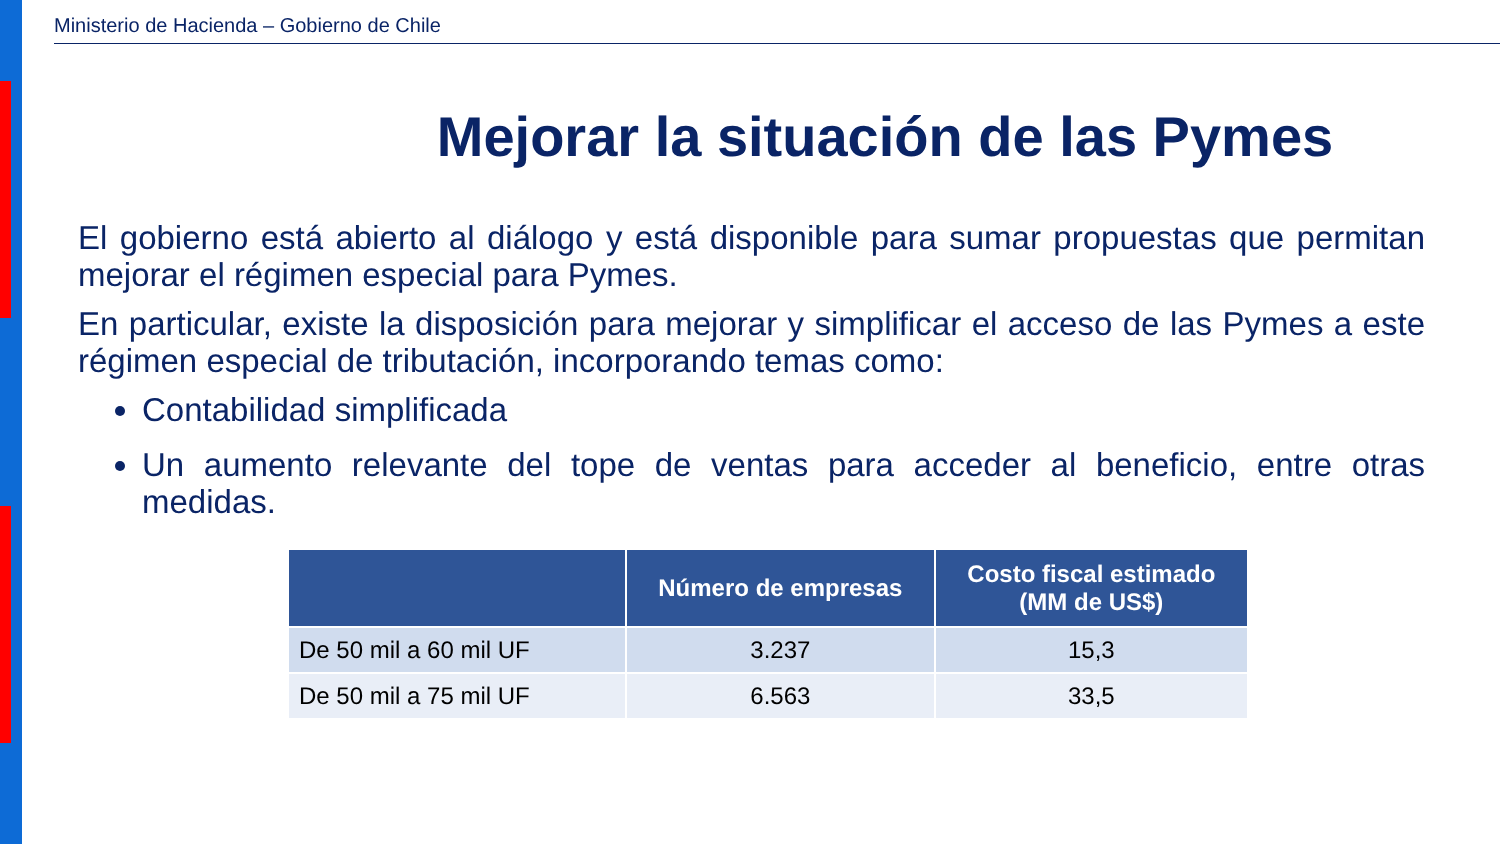Ministerio de Hacienda – Gobierno de Chile
Mejorar la situación de las Pymes
El gobierno está abierto al diálogo y está disponible para sumar propuestas que permitan mejorar el régimen especial para Pymes.
En particular, existe la disposición para mejorar y simplificar el acceso de las Pymes a este régimen especial de tributación, incorporando temas como:
Contabilidad simplificada
Un aumento relevante del tope de ventas para acceder al beneficio, entre otras medidas.
| | Número de empresas | Costo fiscal estimado (MM de US$) |
| --- | --- | --- |
| De 50 mil a 60 mil UF | 3.237 | 15,3 |
| De 50 mil a 75 mil UF | 6.563 | 33,5 |